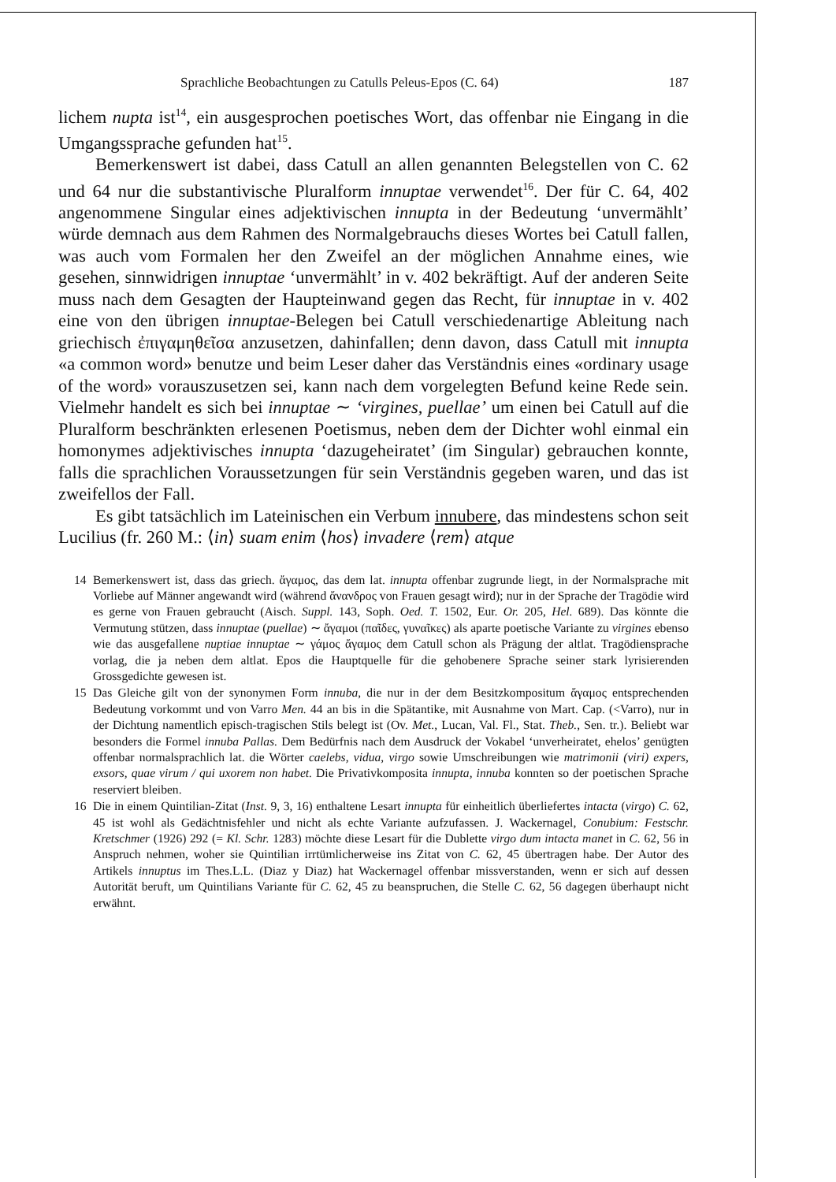Sprachliche Beobachtungen zu Catulls Peleus-Epos (C. 64) 187
lichem nupta ist<sup>14</sup>, ein ausgesprochen poetisches Wort, das offenbar nie Eingang in die Umgangssprache gefunden hat<sup>15</sup>.
Bemerkenswert ist dabei, dass Catull an allen genannten Belegstellen von C. 62 und 64 nur die substantivische Pluralform innuptae verwendet<sup>16</sup>. Der für C. 64, 402 angenommene Singular eines adjektivischen innupta in der Bedeutung ‘unvermählt’ würde demnach aus dem Rahmen des Normalgebrauchs dieses Wortes bei Catull fallen, was auch vom Formalen her den Zweifel an der möglichen Annahme eines, wie gesehen, sinnwidrigen innuptae ‘unvermählt’ in v. 402 bekräftigt. Auf der anderen Seite muss nach dem Gesagten der Haupteinwand gegen das Recht, für innuptae in v. 402 eine von den übrigen innuptae-Belegen bei Catull verschiedenartige Ableitung nach griechisch ἐπιγαμηθεῖσα anzusetzen, dahinfallen; denn davon, dass Catull mit innupta «a common word» benutze und beim Leser daher das Verständnis eines «ordinary usage of the word» vorauszusetzen sei, kann nach dem vorgelegten Befund keine Rede sein. Vielmehr handelt es sich bei innuptae ∼ ‘virgines, puellae’ um einen bei Catull auf die Pluralform beschränkten erlesenen Poetismus, neben dem der Dichter wohl einmal ein homonymes adjektivisches innupta ‘dazugeheiratet’ (im Singular) gebrauchen konnte, falls die sprachlichen Voraussetzungen für sein Verständnis gegeben waren, und das ist zweifellos der Fall.
Es gibt tatsächlich im Lateinischen ein Verbum innubere, das mindestens schon seit Lucilius (fr. 260 M.: ⟨in⟩ suam enim ⟨hos⟩ invadere ⟨rem⟩ atque
14 Bemerkenswert ist, dass das griech. ἄγαμος, das dem lat. innupta offenbar zugrunde liegt, in der Normalsprache mit Vorliebe auf Männer angewandt wird (während ἄνανδρος von Frauen gesagt wird); nur in der Sprache der Tragödie wird es gerne von Frauen gebraucht (Aisch. Suppl. 143, Soph. Oed. T. 1502, Eur. Or. 205, Hel. 689). Das könnte die Vermutung stützen, dass innuptae (puellae) ∼ ἄγαμοι (παῖδες, γυναῖκες) als aparte poetische Variante zu virgines ebenso wie das ausgefallene nuptiae innuptae ∼ γάμος ἄγαμος dem Catull schon als Prägung der altlat. Tragödiensprache vorlag, die ja neben dem altlat. Epos die Hauptquelle für die gehobenere Sprache seiner stark lyrisierenden Grossgedichte gewesen ist.
15 Das Gleiche gilt von der synonymen Form innuba, die nur in der dem Besitzkompositum ἄγαμος entsprechenden Bedeutung vorkommt und von Varro Men. 44 an bis in die Spätantike, mit Ausnahme von Mart. Cap. (<Varro), nur in der Dichtung namentlich episch-tragischen Stils belegt ist (Ov. Met., Lucan, Val. Fl., Stat. Theb., Sen. tr.). Beliebt war besonders die Formel innuba Pallas. Dem Bedürfnis nach dem Ausdruck der Vokabel ‘unverheiratet, ehelos’ genügten offenbar normalsprachlich lat. die Wörter caelebs, vidua, virgo sowie Umschreibungen wie matrimonii (viri) expers, exsors, quae virum / qui uxorem non habet. Die Privativkomposita innupta, innuba konnten so der poetischen Sprache reserviert bleiben.
16 Die in einem Quintilian-Zitat (Inst. 9, 3, 16) enthaltene Lesart innupta für einheitlich überliefertes intacta (virgo) C. 62, 45 ist wohl als Gedächtnisfehler und nicht als echte Variante aufzufassen. J. Wackernagel, Conubium: Festschr. Kretschmer (1926) 292 (= Kl. Schr. 1283) möchte diese Lesart für die Dublette virgo dum intacta manet in C. 62, 56 in Anspruch nehmen, woher sie Quintilian irrtümlicherweise ins Zitat von C. 62, 45 übertragen habe. Der Autor des Artikels innuptus im Thes.L.L. (Diaz y Diaz) hat Wackernagel offenbar missverstanden, wenn er sich auf dessen Autorität beruft, um Quintilians Variante für C. 62, 45 zu beanspruchen, die Stelle C. 62, 56 dagegen überhaupt nicht erwähnt.